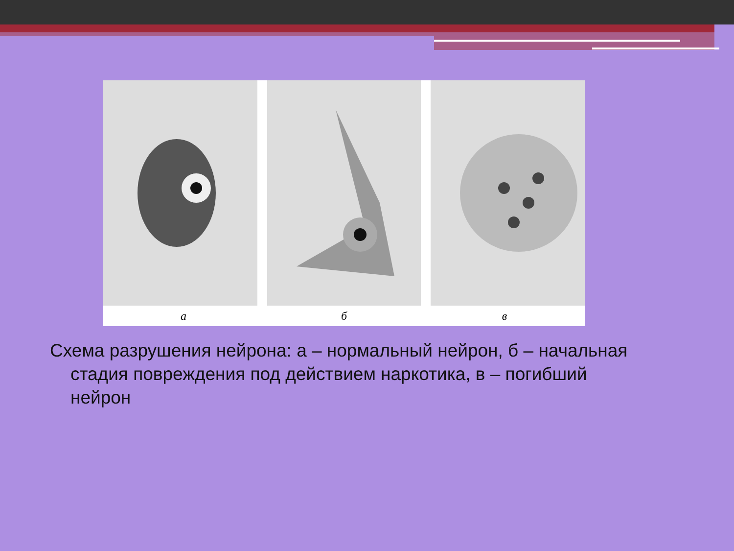а б в
Схема разрушения нейрона: а – нормальный нейрон, б – начальная стадия повреждения под действием наркотика, в – погибший нейрон